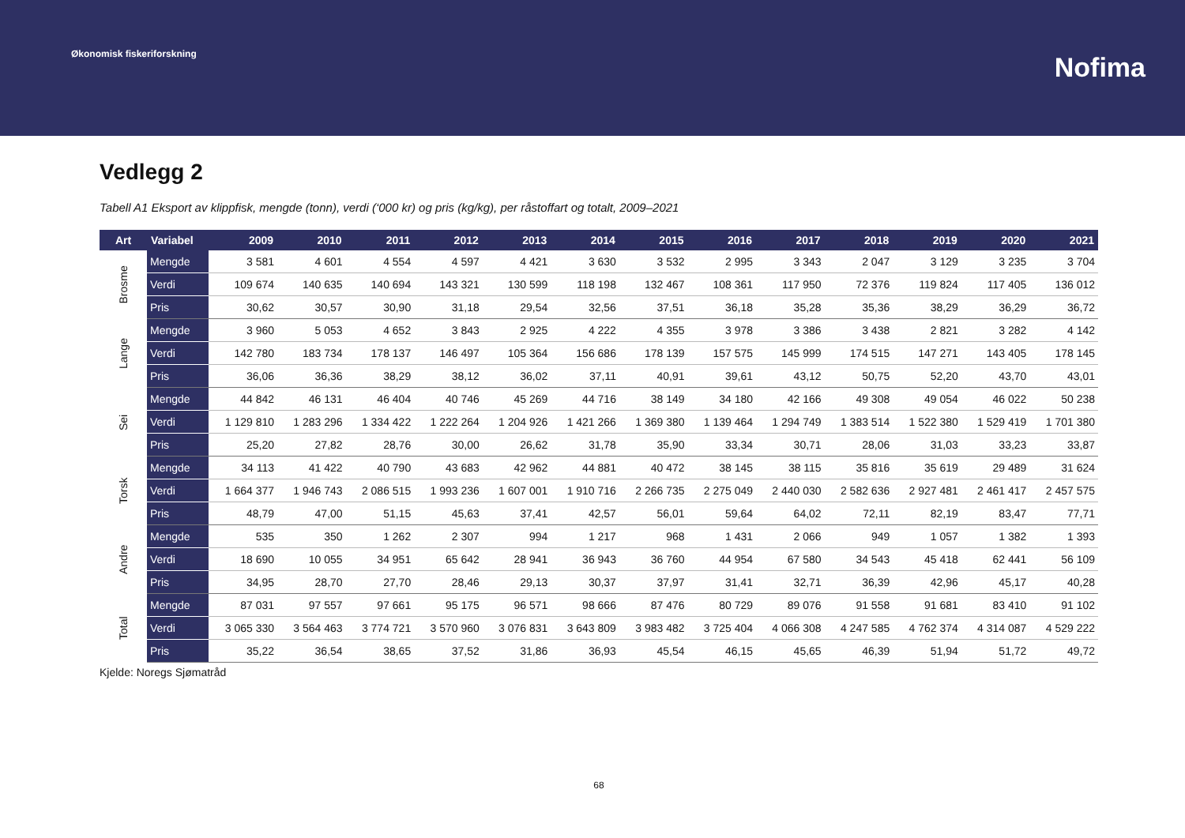Økonomisk fiskeriforskning
Nofima
Vedlegg 2
Tabell A1 Eksport av klippfisk, mengde (tonn), verdi (‘000 kr) og pris (kg/kg), per råstoffart og totalt, 2009–2021
| Art | Variabel | 2009 | 2010 | 2011 | 2012 | 2013 | 2014 | 2015 | 2016 | 2017 | 2018 | 2019 | 2020 | 2021 |
| --- | --- | --- | --- | --- | --- | --- | --- | --- | --- | --- | --- | --- | --- | --- |
| Brosme | Mengde | 3 581 | 4 601 | 4 554 | 4 597 | 4 421 | 3 630 | 3 532 | 2 995 | 3 343 | 2 047 | 3 129 | 3 235 | 3 704 |
| | Verdi | 109 674 | 140 635 | 140 694 | 143 321 | 130 599 | 118 198 | 132 467 | 108 361 | 117 950 | 72 376 | 119 824 | 117 405 | 136 012 |
| | Pris | 30,62 | 30,57 | 30,90 | 31,18 | 29,54 | 32,56 | 37,51 | 36,18 | 35,28 | 35,36 | 38,29 | 36,29 | 36,72 |
| Lange | Mengde | 3 960 | 5 053 | 4 652 | 3 843 | 2 925 | 4 222 | 4 355 | 3 978 | 3 386 | 3 438 | 2 821 | 3 282 | 4 142 |
| | Verdi | 142 780 | 183 734 | 178 137 | 146 497 | 105 364 | 156 686 | 178 139 | 157 575 | 145 999 | 174 515 | 147 271 | 143 405 | 178 145 |
| | Pris | 36,06 | 36,36 | 38,29 | 38,12 | 36,02 | 37,11 | 40,91 | 39,61 | 43,12 | 50,75 | 52,20 | 43,70 | 43,01 |
| Sei | Mengde | 44 842 | 46 131 | 46 404 | 40 746 | 45 269 | 44 716 | 38 149 | 34 180 | 42 166 | 49 308 | 49 054 | 46 022 | 50 238 |
| | Verdi | 1 129 810 | 1 283 296 | 1 334 422 | 1 222 264 | 1 204 926 | 1 421 266 | 1 369 380 | 1 139 464 | 1 294 749 | 1 383 514 | 1 522 380 | 1 529 419 | 1 701 380 |
| | Pris | 25,20 | 27,82 | 28,76 | 30,00 | 26,62 | 31,78 | 35,90 | 33,34 | 30,71 | 28,06 | 31,03 | 33,23 | 33,87 |
| Torsk | Mengde | 34 113 | 41 422 | 40 790 | 43 683 | 42 962 | 44 881 | 40 472 | 38 145 | 38 115 | 35 816 | 35 619 | 29 489 | 31 624 |
| | Verdi | 1 664 377 | 1 946 743 | 2 086 515 | 1 993 236 | 1 607 001 | 1 910 716 | 2 266 735 | 2 275 049 | 2 440 030 | 2 582 636 | 2 927 481 | 2 461 417 | 2 457 575 |
| | Pris | 48,79 | 47,00 | 51,15 | 45,63 | 37,41 | 42,57 | 56,01 | 59,64 | 64,02 | 72,11 | 82,19 | 83,47 | 77,71 |
| Andre | Mengde | 535 | 350 | 1 262 | 2 307 | 994 | 1 217 | 968 | 1 431 | 2 066 | 949 | 1 057 | 1 382 | 1 393 |
| | Verdi | 18 690 | 10 055 | 34 951 | 65 642 | 28 941 | 36 943 | 36 760 | 44 954 | 67 580 | 34 543 | 45 418 | 62 441 | 56 109 |
| | Pris | 34,95 | 28,70 | 27,70 | 28,46 | 29,13 | 30,37 | 37,97 | 31,41 | 32,71 | 36,39 | 42,96 | 45,17 | 40,28 |
| Total | Mengde | 87 031 | 97 557 | 97 661 | 95 175 | 96 571 | 98 666 | 87 476 | 80 729 | 89 076 | 91 558 | 91 681 | 83 410 | 91 102 |
| | Verdi | 3 065 330 | 3 564 463 | 3 774 721 | 3 570 960 | 3 076 831 | 3 643 809 | 3 983 482 | 3 725 404 | 4 066 308 | 4 247 585 | 4 762 374 | 4 314 087 | 4 529 222 |
| | Pris | 35,22 | 36,54 | 38,65 | 37,52 | 31,86 | 36,93 | 45,54 | 46,15 | 45,65 | 46,39 | 51,94 | 51,72 | 49,72 |
Kjelde: Noregs Sjømatråd
68